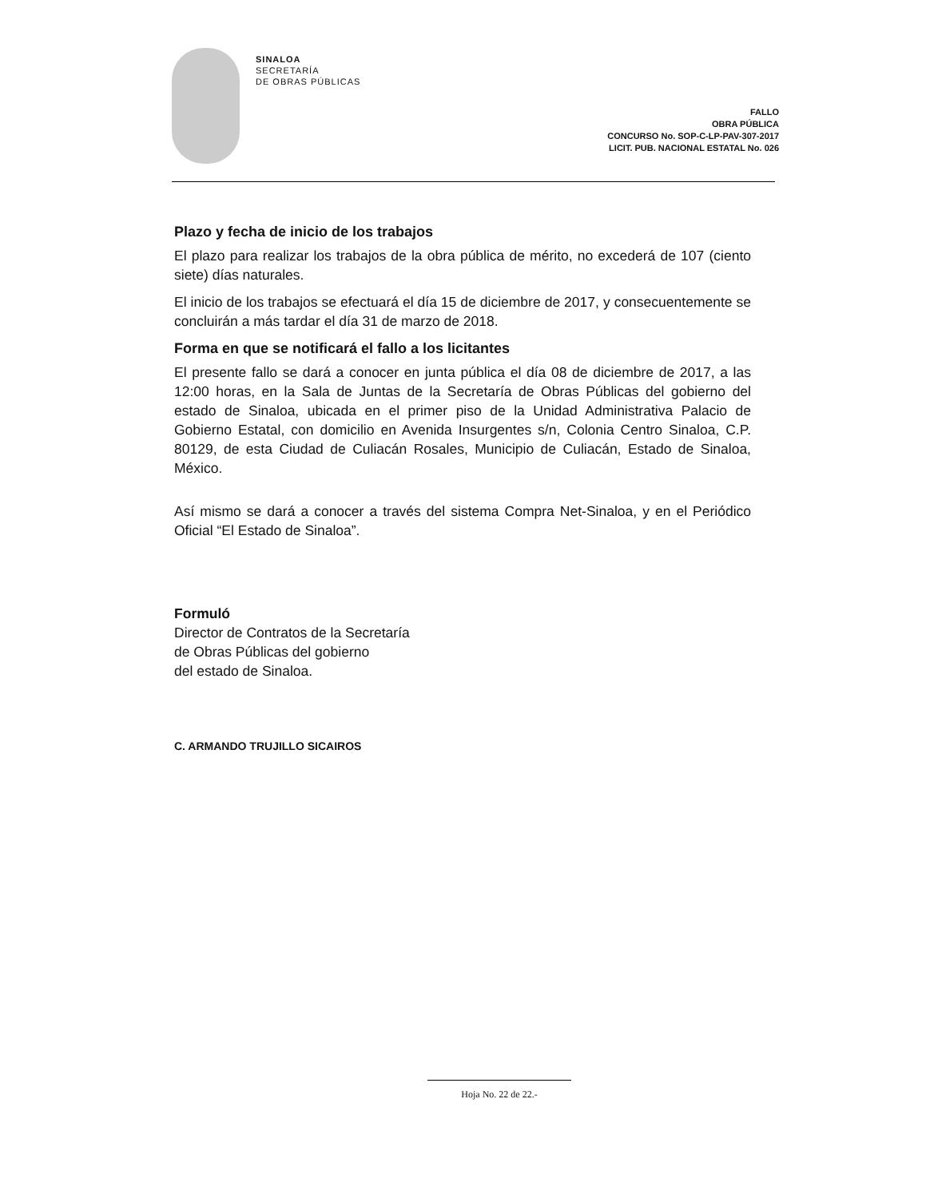SINALOA
SECRETARÍA
DE OBRAS PÚBLICAS
FALLO
OBRA PÚBLICA
CONCURSO No. SOP-C-LP-PAV-307-2017
LICIT. PUB. NACIONAL ESTATAL No. 026
Plazo y fecha de inicio de los trabajos
El plazo para realizar los trabajos de la obra pública de mérito, no excederá de 107 (ciento siete) días naturales.
El inicio de los trabajos se efectuará el día 15 de diciembre de 2017, y consecuentemente se concluirán a más tardar el día 31 de marzo de 2018.
Forma en que se notificará el fallo a los licitantes
El presente fallo se dará a conocer en junta pública el día 08 de diciembre de 2017, a las 12:00 horas, en la Sala de Juntas de la Secretaría de Obras Públicas del gobierno del estado de Sinaloa, ubicada en el primer piso de la Unidad Administrativa Palacio de Gobierno Estatal, con domicilio en Avenida Insurgentes s/n, Colonia Centro Sinaloa, C.P. 80129, de esta Ciudad de Culiacán Rosales, Municipio de Culiacán, Estado de Sinaloa, México.
Así mismo se dará a conocer a través del sistema Compra Net-Sinaloa, y en el Periódico Oficial “El Estado de Sinaloa”.
Formuló
Director de Contratos de la Secretaría
de Obras Públicas del gobierno
del estado de Sinaloa.
C. ARMANDO TRUJILLO SICAIROS
Hoja No. 22 de 22.-